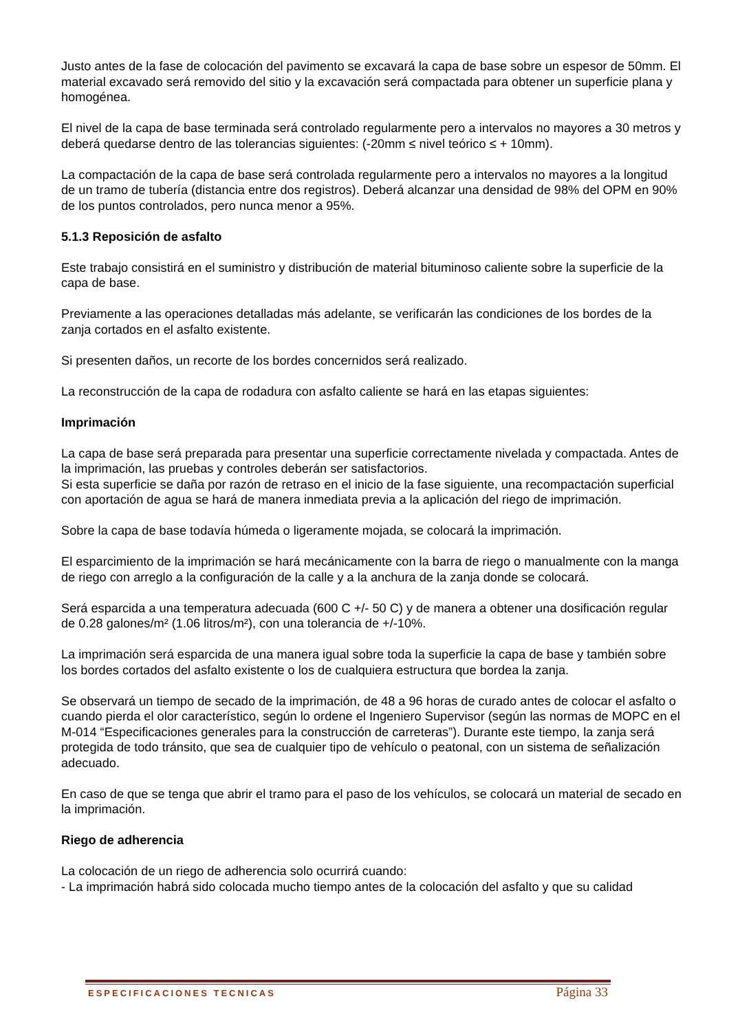Justo antes de la fase de colocación del pavimento se excavará la capa de base sobre un espesor de 50mm. El material excavado será removido del sitio y la excavación será compactada para obtener un superficie plana y homogénea.
El nivel de la capa de base terminada será controlado regularmente pero a intervalos no mayores a 30 metros y deberá quedarse dentro de las tolerancias siguientes: (-20mm ≤ nivel teórico ≤ + 10mm).
La compactación de la capa de base será controlada regularmente pero a intervalos no mayores a la longitud de un tramo de tubería (distancia entre dos registros). Deberá alcanzar una densidad de 98% del OPM en 90% de los puntos controlados, pero nunca menor a 95%.
5.1.3 Reposición de asfalto
Este trabajo consistirá en el suministro y distribución de material bituminoso caliente sobre la superficie de la capa de base.
Previamente a las operaciones detalladas más adelante, se verificarán las condiciones de los bordes de la zanja cortados en el asfalto existente.
Si presenten daños, un recorte de los bordes concernidos será realizado.
La reconstrucción de la capa de rodadura con asfalto caliente se hará en las etapas siguientes:
Imprimación
La capa de base será preparada para presentar una superficie correctamente nivelada y compactada. Antes de la imprimación, las pruebas y controles deberán ser satisfactorios.
Si esta superficie se daña por razón de retraso en el inicio de la fase siguiente, una recompactación superficial con aportación de agua se hará de manera inmediata previa a la aplicación del riego de imprimación.
Sobre la capa de base todavía húmeda o ligeramente mojada, se colocará la imprimación.
El esparcimiento de la imprimación se hará mecánicamente con la barra de riego o manualmente con la manga de riego con arreglo a la configuración de la calle y a la anchura de la zanja donde se colocará.
Será esparcida a una temperatura adecuada (600 C +/- 50 C) y de manera a obtener una dosificación regular de 0.28 galones/m² (1.06 litros/m²), con una tolerancia de +/-10%.
La imprimación será esparcida de una manera igual sobre toda la superficie la capa de base y también sobre los bordes cortados del asfalto existente o los de cualquiera estructura que bordea la zanja.
Se observará un tiempo de secado de la imprimación, de 48 a 96 horas de curado antes de colocar el asfalto o cuando pierda el olor característico, según lo ordene el Ingeniero Supervisor (según las normas de MOPC en el M-014 “Especificaciones generales para la construcción de carreteras”). Durante este tiempo, la zanja será protegida de todo tránsito, que sea de cualquier tipo de vehículo o peatonal, con un sistema de señalización adecuado.
En caso de que se tenga que abrir el tramo para el paso de los vehículos, se colocará un material de secado en la imprimación.
Riego de adherencia
La colocación de un riego de adherencia solo ocurrirá cuando:
- La imprimación habrá sido colocada mucho tiempo antes de la colocación del asfalto y que su calidad
ESPECIFICACIONES TECNICAS Página 33